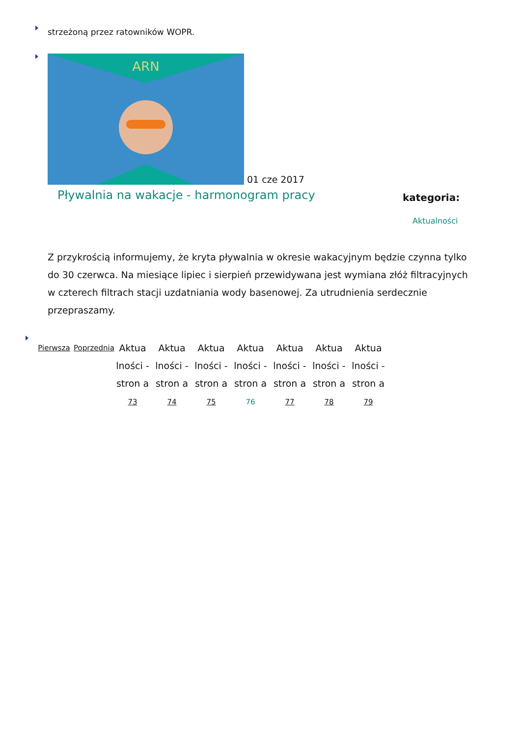strzeżoną przez ratowników WOPR.
ARN
01 cze 2017
Pływalnia na wakacje - harmonogram pracy
kategoria:
Aktualności
Z przykrością informujemy, że kryta pływalnia w okresie wakacyjnym będzie czynna tylko do 30 czerwca. Na miesiące lipiec i sierpień przewidywana jest wymiana złóż filtracyjnych w czterech filtrach stacji uzdatniania wody basenowej. Za utrudnienia serdecznie przepraszamy.
Pierwsza Poprzednia
Aktua lności - stron a 73
Aktua lności - stron a 74
Aktua lności - stron a 75
Aktua lności - stron a 76
Aktua lności - stron a 77
Aktua lności - stron a 78
Aktua lności - stron a 79